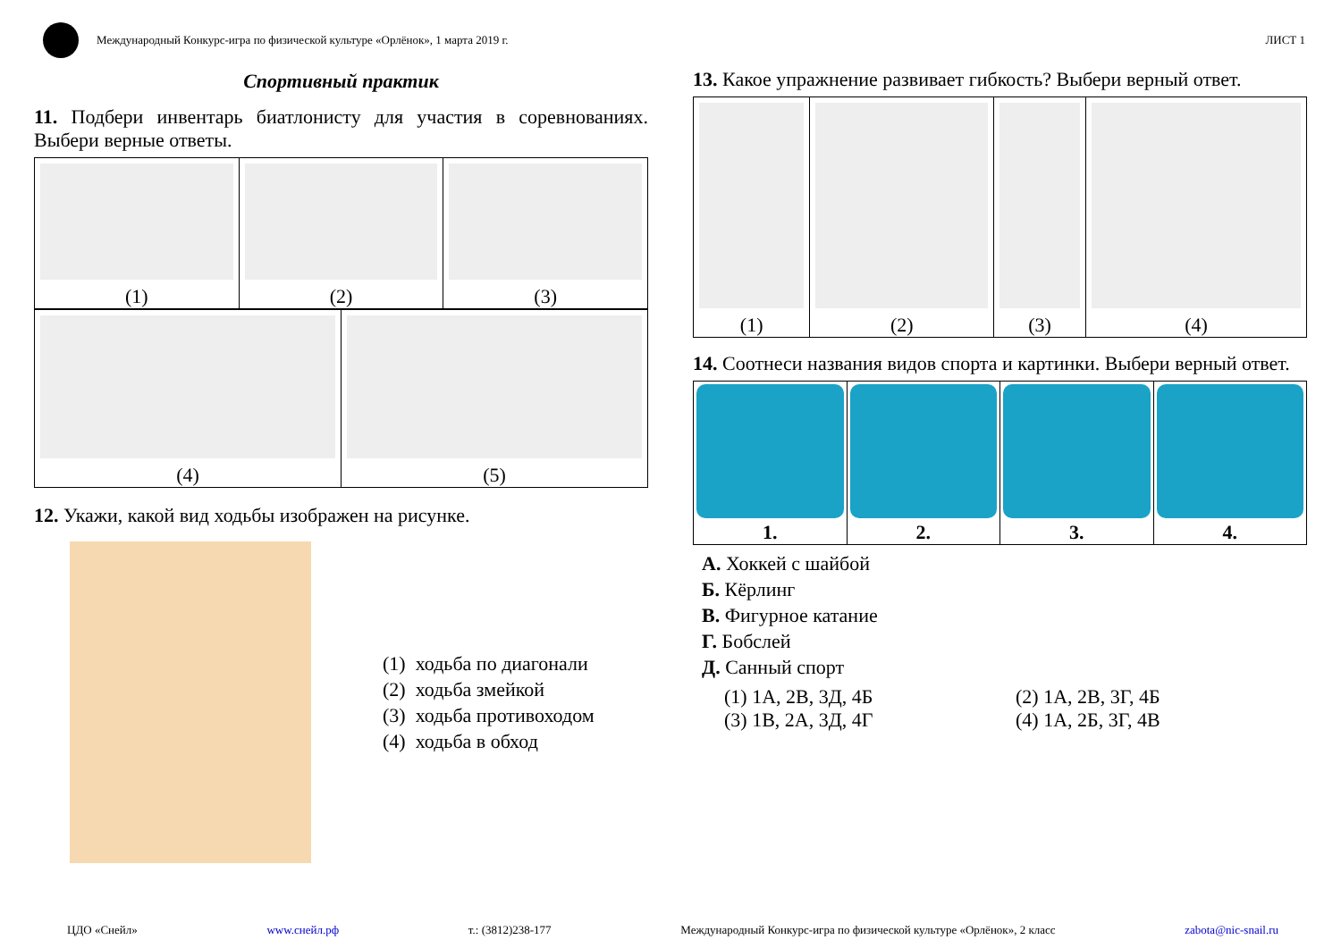Международный Конкурс-игра по физической культуре «Орлёнок», 1 марта 2019 г.
ЛИСТ 1
Спортивный практик
11. Подбери инвентарь биатлонисту для участия в соревнованиях. Выбери верные ответы.
| (1) | (2) | (3) |
| (4) | (5) |
12. Укажи, какой вид ходьбы изображен на рисунке.
(1) ходьба по диагонали
(2) ходьба змейкой
(3) ходьба противоходом
(4) ходьба в обход
13. Какое упражнение развивает гибкость? Выбери верный ответ.
| (1) | (2) | (3) | (4) |
14. Соотнеси названия видов спорта и картинки. Выбери верный ответ.
| 1. | 2. | 3. | 4. |
А. Хоккей с шайбой
Б. Кёрлинг
В. Фигурное катание
Г. Бобслей
Д. Санный спорт
(1) 1А, 2В, 3Д, 4Б
(2) 1А, 2В, 3Г, 4Б
(3) 1В, 2А, 3Д, 4Г
(4) 1А, 2Б, 3Г, 4В
ЦДО «Снейл» www.снейл.рф т.: (3812)238-177 Международный Конкурс-игра по физической культуре «Орлёнок», 2 класс zabota@nic-snail.ru